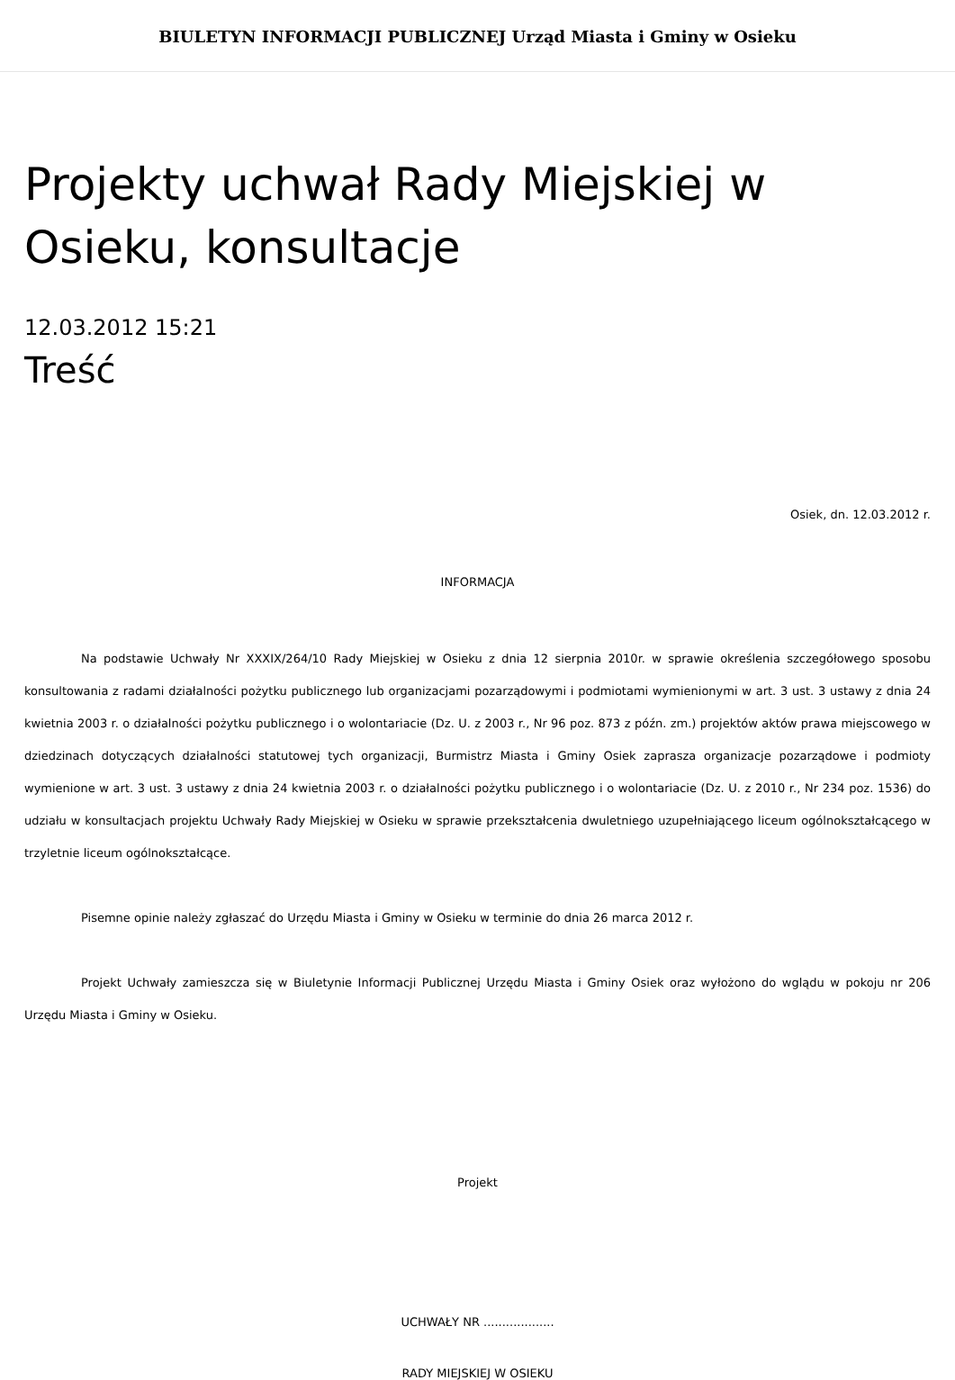BIULETYN INFORMACJI PUBLICZNEJ Urząd Miasta i Gminy w Osieku
Projekty uchwał Rady Miejskiej w Osieku, konsultacje
12.03.2012 15:21
Treść
Osiek, dn. 12.03.2012 r.
INFORMACJA
Na podstawie Uchwały Nr XXXIX/264/10 Rady Miejskiej w Osieku z dnia 12 sierpnia 2010r. w sprawie określenia szczegółowego sposobu konsultowania z radami działalności pożytku publicznego lub organizacjami pozarządowymi i podmiotami wymienionymi w art. 3 ust. 3 ustawy z dnia 24 kwietnia 2003 r. o działalności pożytku publicznego i o wolontariacie (Dz. U. z 2003 r., Nr 96 poz. 873 z późn. zm.) projektów aktów prawa miejscowego w dziedzinach dotyczących działalności statutowej tych organizacji, Burmistrz Miasta i Gminy Osiek zaprasza organizacje pozarządowe i podmioty wymienione w art. 3 ust. 3 ustawy z dnia 24 kwietnia 2003 r. o działalności pożytku publicznego i o wolontariacie (Dz. U. z 2010 r., Nr 234 poz. 1536) do udziału w konsultacjach projektu Uchwały Rady Miejskiej w Osieku w sprawie przekształcenia dwuletniego uzupełniającego liceum ogólnokształcącego w trzyletnie liceum ogólnokształcące.
Pisemne opinie należy zgłaszać do Urzędu Miasta i Gminy w Osieku w terminie do dnia 26 marca 2012 r.
Projekt Uchwały zamieszcza się w Biuletynie Informacji Publicznej Urzędu Miasta i Gminy Osiek oraz wyłożono do wglądu w pokoju nr 206 Urzędu Miasta i Gminy w Osieku.
Projekt
UCHWAŁY NR ...................
RADY MIEJSKIEJ W OSIEKU